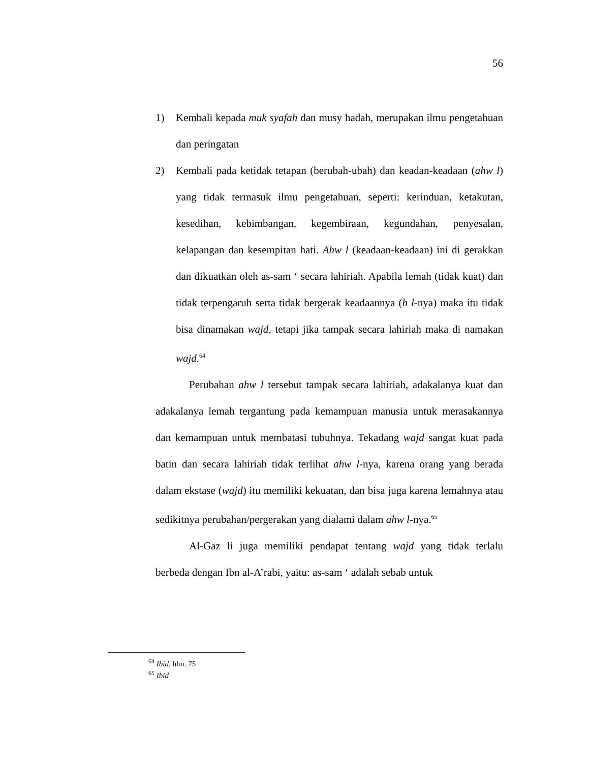56
1) Kembali kepada muk syafah dan musy hadah, merupakan ilmu pengetahuan dan peringatan
2) Kembali pada ketidak tetapan (berubah-ubah) dan keadan-keadaan (ahw l) yang tidak termasuk ilmu pengetahuan, seperti: kerinduan, ketakutan, kesedihan, kebimbangan, kegembiraan, kegundahan, penyesalan, kelapangan dan kesempitan hati. Ahw l (keadaan-keadaan) ini di gerakkan dan dikuatkan oleh as-sam ‘ secara lahiriah. Apabila lemah (tidak kuat) dan tidak terpengaruh serta tidak bergerak keadaannya (h l-nya) maka itu tidak bisa dinamakan wajd, tetapi jika tampak secara lahiriah maka di namakan wajd.<sup>64</sup>
Perubahan ahw l tersebut tampak secara lahiriah, adakalanya kuat dan adakalanya lemah tergantung pada kemampuan manusia untuk merasakannya dan kemampuan untuk membatasi tubuhnya. Tekadang wajd sangat kuat pada batin dan secara lahiriah tidak terlihat ahw l-nya, karena orang yang berada dalam ekstase (wajd) itu memiliki kekuatan, dan bisa juga karena lemahnya atau sedikitnya perubahan/pergerakan yang dialami dalam ahw l-nya.<sup>65</sup>
Al-Gaz li juga memiliki pendapat tentang wajd yang tidak terlalu berbeda dengan Ibn al-A’rabi, yaitu: as-sam ‘ adalah sebab untuk
<sup>64</sup> Ibid, hlm. 75
<sup>65</sup> Ibid